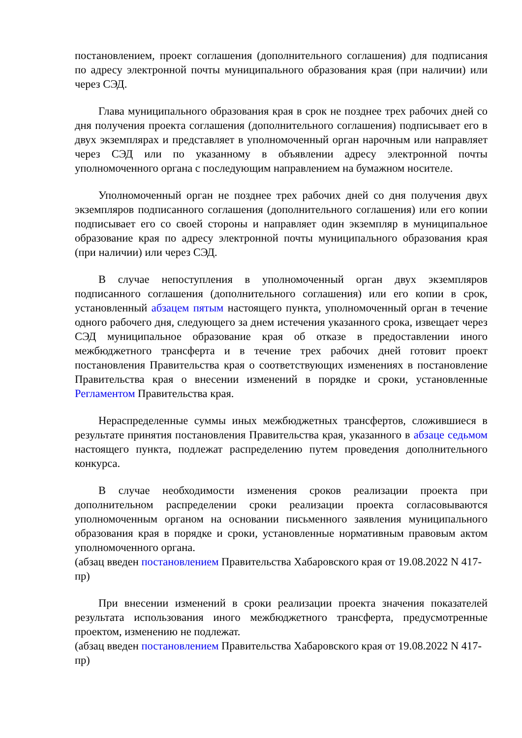постановлением, проект соглашения (дополнительного соглашения) для подписания по адресу электронной почты муниципального образования края (при наличии) или через СЭД.
Глава муниципального образования края в срок не позднее трех рабочих дней со дня получения проекта соглашения (дополнительного соглашения) подписывает его в двух экземплярах и представляет в уполномоченный орган нарочным или направляет через СЭД или по указанному в объявлении адресу электронной почты уполномоченного органа с последующим направлением на бумажном носителе.
Уполномоченный орган не позднее трех рабочих дней со дня получения двух экземпляров подписанного соглашения (дополнительного соглашения) или его копии подписывает его со своей стороны и направляет один экземпляр в муниципальное образование края по адресу электронной почты муниципального образования края (при наличии) или через СЭД.
В случае непоступления в уполномоченный орган двух экземпляров подписанного соглашения (дополнительного соглашения) или его копии в срок, установленный абзацем пятым настоящего пункта, уполномоченный орган в течение одного рабочего дня, следующего за днем истечения указанного срока, извещает через СЭД муниципальное образование края об отказе в предоставлении иного межбюджетного трансферта и в течение трех рабочих дней готовит проект постановления Правительства края о соответствующих изменениях в постановление Правительства края о внесении изменений в порядке и сроки, установленные Регламентом Правительства края.
Нераспределенные суммы иных межбюджетных трансфертов, сложившиеся в результате принятия постановления Правительства края, указанного в абзаце седьмом настоящего пункта, подлежат распределению путем проведения дополнительного конкурса.
В случае необходимости изменения сроков реализации проекта при дополнительном распределении сроки реализации проекта согласовываются уполномоченным органом на основании письменного заявления муниципального образования края в порядке и сроки, установленные нормативным правовым актом уполномоченного органа.
(абзац введен постановлением Правительства Хабаровского края от 19.08.2022 N 417-пр)
При внесении изменений в сроки реализации проекта значения показателей результата использования иного межбюджетного трансферта, предусмотренные проектом, изменению не подлежат.
(абзац введен постановлением Правительства Хабаровского края от 19.08.2022 N 417-пр)